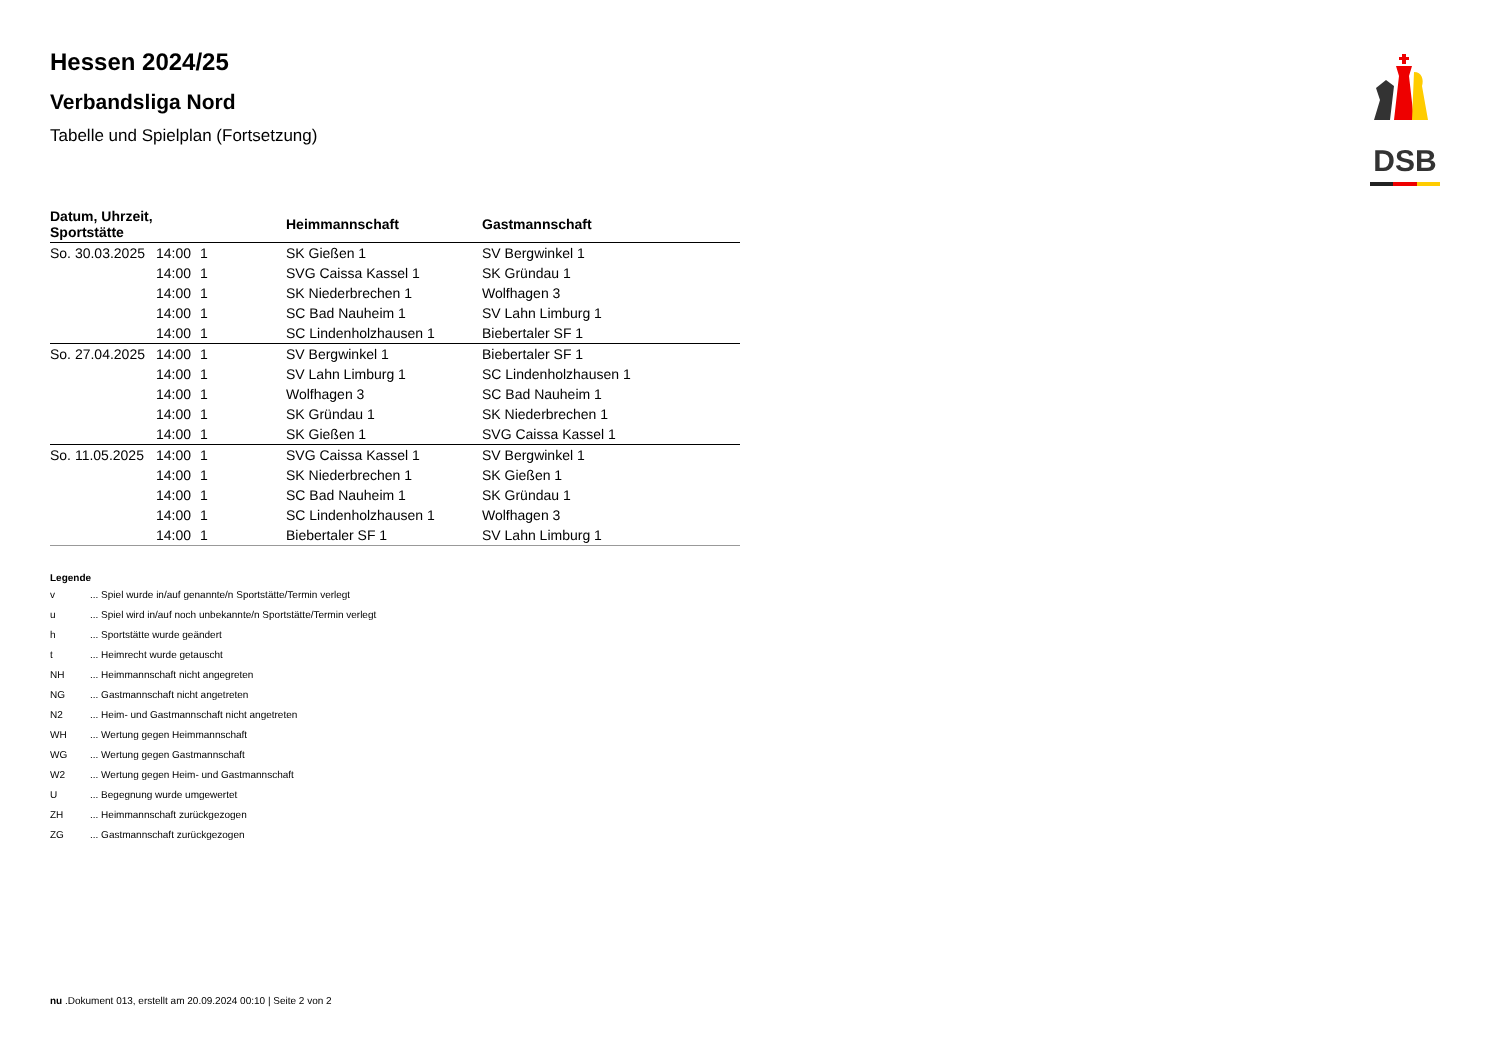DSB
Hessen 2024/25
Verbandsliga Nord
Tabelle und Spielplan (Fortsetzung)
| Datum, Uhrzeit, Sportstätte | | | Heimmannschaft | Gastmannschaft |
| --- | --- | --- | --- | --- |
| So. 30.03.2025 | 14:00 | 1 | SK Gießen 1 | SV Bergwinkel 1 |
| | 14:00 | 1 | SVG Caissa Kassel 1 | SK Gründau 1 |
| | 14:00 | 1 | SK Niederbrechen 1 | Wolfhagen 3 |
| | 14:00 | 1 | SC Bad Nauheim 1 | SV Lahn Limburg 1 |
| | 14:00 | 1 | SC Lindenholzhausen 1 | Biebertaler SF 1 |
| So. 27.04.2025 | 14:00 | 1 | SV Bergwinkel 1 | Biebertaler SF 1 |
| | 14:00 | 1 | SV Lahn Limburg 1 | SC Lindenholzhausen 1 |
| | 14:00 | 1 | Wolfhagen 3 | SC Bad Nauheim 1 |
| | 14:00 | 1 | SK Gründau 1 | SK Niederbrechen 1 |
| | 14:00 | 1 | SK Gießen 1 | SVG Caissa Kassel 1 |
| So. 11.05.2025 | 14:00 | 1 | SVG Caissa Kassel 1 | SV Bergwinkel 1 |
| | 14:00 | 1 | SK Niederbrechen 1 | SK Gießen 1 |
| | 14:00 | 1 | SC Bad Nauheim 1 | SK Gründau 1 |
| | 14:00 | 1 | SC Lindenholzhausen 1 | Wolfhagen 3 |
| | 14:00 | 1 | Biebertaler SF 1 | SV Lahn Limburg 1 |
Legende
v ... Spiel wurde in/auf genannte/n Sportstätte/Termin verlegt
u ... Spiel wird in/auf noch unbekannte/n Sportstätte/Termin verlegt
h ... Sportstätte wurde geändert
t ... Heimrecht wurde getauscht
NH ... Heimmannschaft nicht angegreten
NG ... Gastmannschaft nicht angetreten
N2 ... Heim- und Gastmannschaft nicht angetreten
WH ... Wertung gegen Heimmannschaft
WG ... Wertung gegen Gastmannschaft
W2 ... Wertung gegen Heim- und Gastmannschaft
U ... Begegnung wurde umgewertet
ZH ... Heimmannschaft zurückgezogen
ZG ... Gastmannschaft zurückgezogen
nu .Dokument 013, erstellt am 20.09.2024 00:10 | Seite 2 von 2